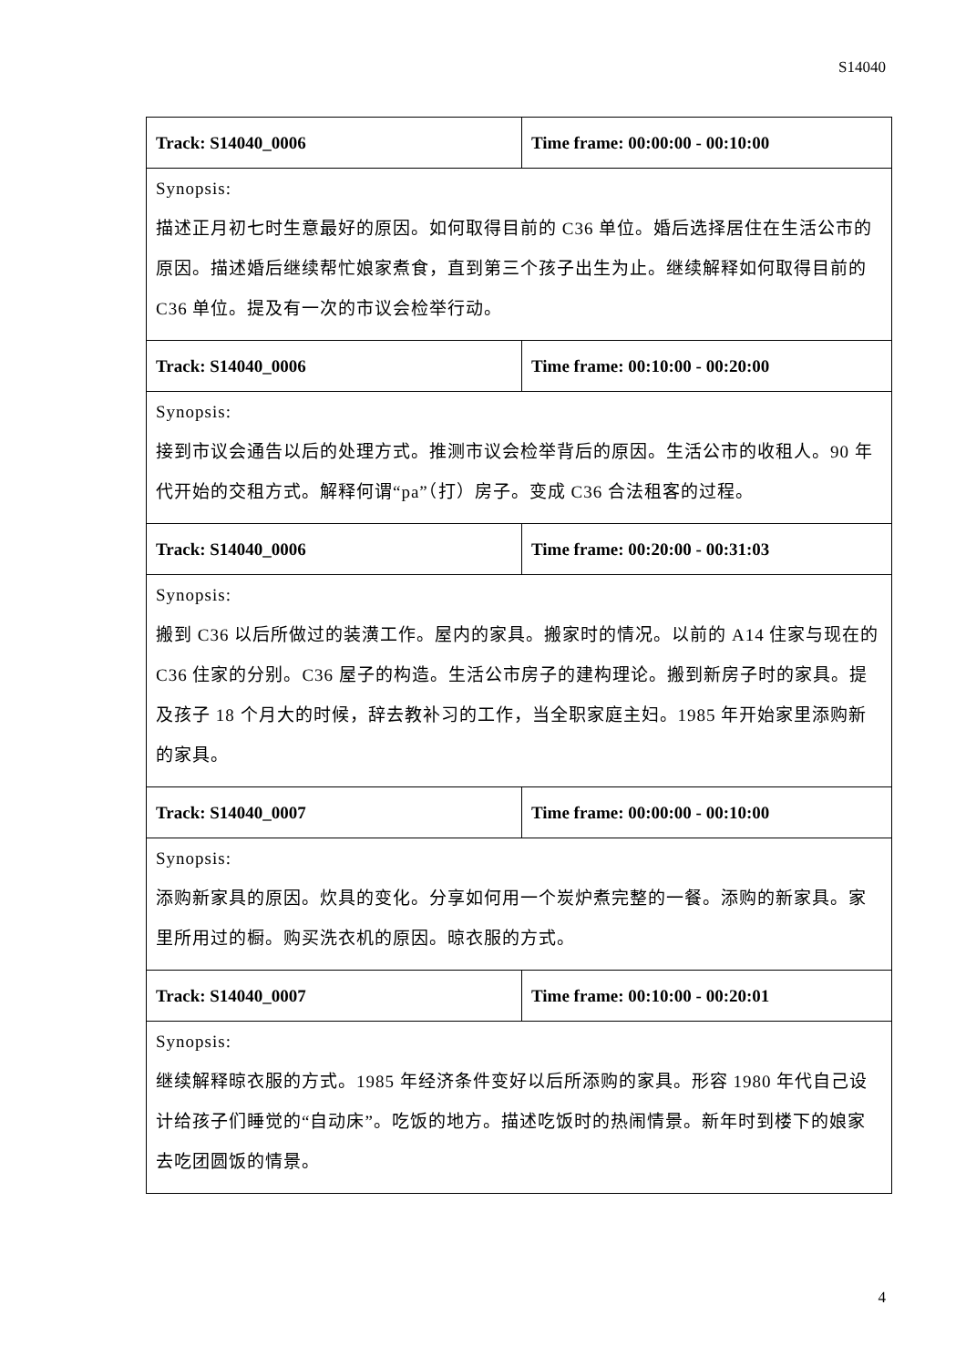S14040
| Track: S14040_0006 | Time frame: 00:00:00 - 00:10:00 |
| Synopsis: 描述正月初七时生意最好的原因。如何取得目前的 C36 单位。婚后选择居住在生活公市的原因。描述婚后继续帮忙娘家煮食，直到第三个孩子出生为止。继续解释如何取得目前的 C36 单位。提及有一次的市议会检举行动。 | |
| Track: S14040_0006 | Time frame: 00:10:00 - 00:20:00 |
| Synopsis: 接到市议会通告以后的处理方式。推测市议会检举背后的原因。生活公市的收租人。90 年代开始的交租方式。解释何谓“pa”（打）房子。变成 C36 合法租客的过程。 | |
| Track: S14040_0006 | Time frame: 00:20:00 - 00:31:03 |
| Synopsis: 搬到 C36 以后所做过的装潢工作。屋内的家具。搬家时的情况。以前的 A14 住家与现在的 C36 住家的分别。C36 屋子的构造。生活公市房子的建构理论。搬到新房子时的家具。提及孩子 18 个月大的时候，辞去教补习的工作，当全职家庭主妇。1985 年开始家里添购新的家具。 | |
| Track: S14040_0007 | Time frame: 00:00:00 - 00:10:00 |
| Synopsis: 添购新家具的原因。炊具的变化。分享如何用一个炭炉煮完整的一餐。添购的新家具。家里所用过的橱。购买洗衣机的原因。晾衣服的方式。 | |
| Track: S14040_0007 | Time frame: 00:10:00 - 00:20:01 |
| Synopsis: 继续解释晾衣服的方式。1985 年经济条件变好以后所添购的家具。形容 1980 年代自己设计给孩子们睡觉的“自动床”。吃饭的地方。描述吃饭时的热闹情景。新年时到楼下的娘家去吃团圆饭的情景。 | |
4